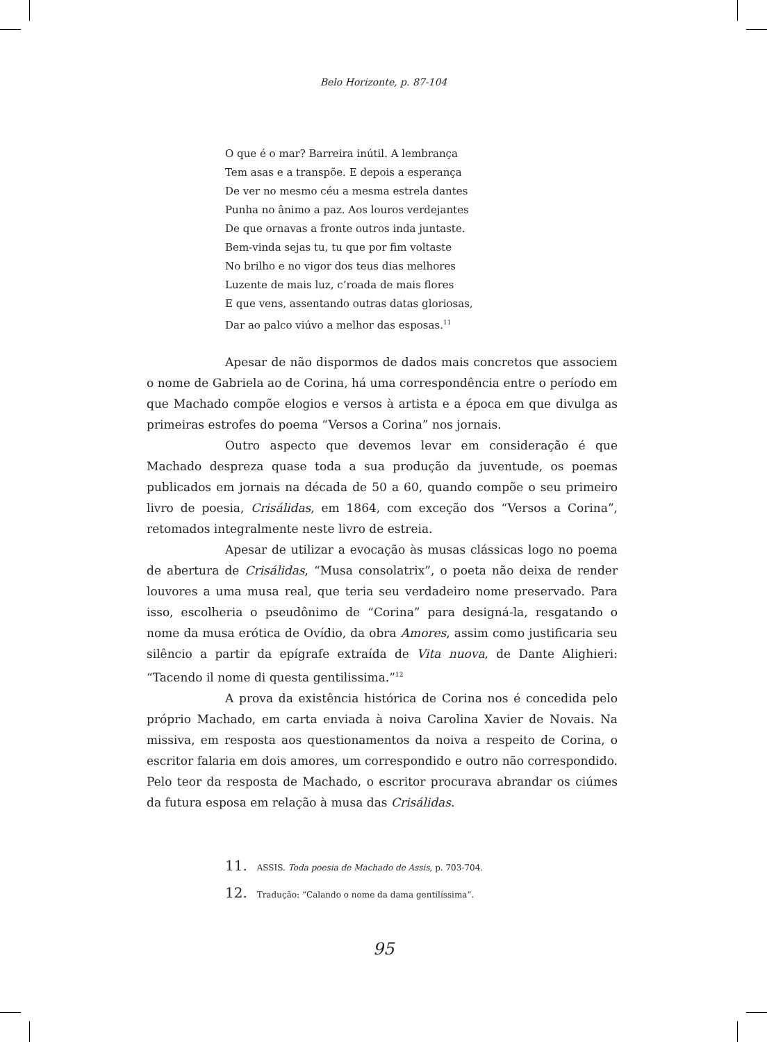Belo Horizonte, p. 87-104
O que é o mar? Barreira inútil. A lembrança
Tem asas e a transpõe. E depois a esperança
De ver no mesmo céu a mesma estrela dantes
Punha no ânimo a paz. Aos louros verdejantes
De que ornavas a fronte outros inda juntaste.
Bem-vinda sejas tu, tu que por fim voltaste
No brilho e no vigor dos teus dias melhores
Luzente de mais luz, c’roada de mais flores
E que vens, assentando outras datas gloriosas,
Dar ao palco viúvo a melhor das esposas.<sup>11</sup>
Apesar de não dispormos de dados mais concretos que associem o nome de Gabriela ao de Corina, há uma correspondência entre o período em que Machado compõe elogios e versos à artista e a época em que divulga as primeiras estrofes do poema “Versos a Corina” nos jornais.
Outro aspecto que devemos levar em consideração é que Machado despreza quase toda a sua produção da juventude, os poemas publicados em jornais na década de 50 a 60, quando compõe o seu primeiro livro de poesia, Crisálidas, em 1864, com exceção dos “Versos a Corina”, retomados integralmente neste livro de estreia.
Apesar de utilizar a evocação às musas clássicas logo no poema de abertura de Crisálidas, “Musa consolatrix”, o poeta não deixa de render louvores a uma musa real, que teria seu verdadeiro nome preservado. Para isso, escolheria o pseudônimo de “Corina” para designá-la, resgatando o nome da musa erótica de Ovídio, da obra Amores, assim como justificaria seu silêncio a partir da epígrafe extraída de Vita nuova, de Dante Alighieri: “Tacendo il nome di questa gentilissima.”<sup>12</sup>
A prova da existência histórica de Corina nos é concedida pelo próprio Machado, em carta enviada à noiva Carolina Xavier de Novais. Na missiva, em resposta aos questionamentos da noiva a respeito de Corina, o escritor falaria em dois amores, um correspondido e outro não correspondido. Pelo teor da resposta de Machado, o escritor procurava abrandar os ciúmes da futura esposa em relação à musa das Crisálidas.
11. ASSIS. Toda poesia de Machado de Assis, p. 703-704.
12. Tradução: “Calando o nome da dama gentilíssima”.
95